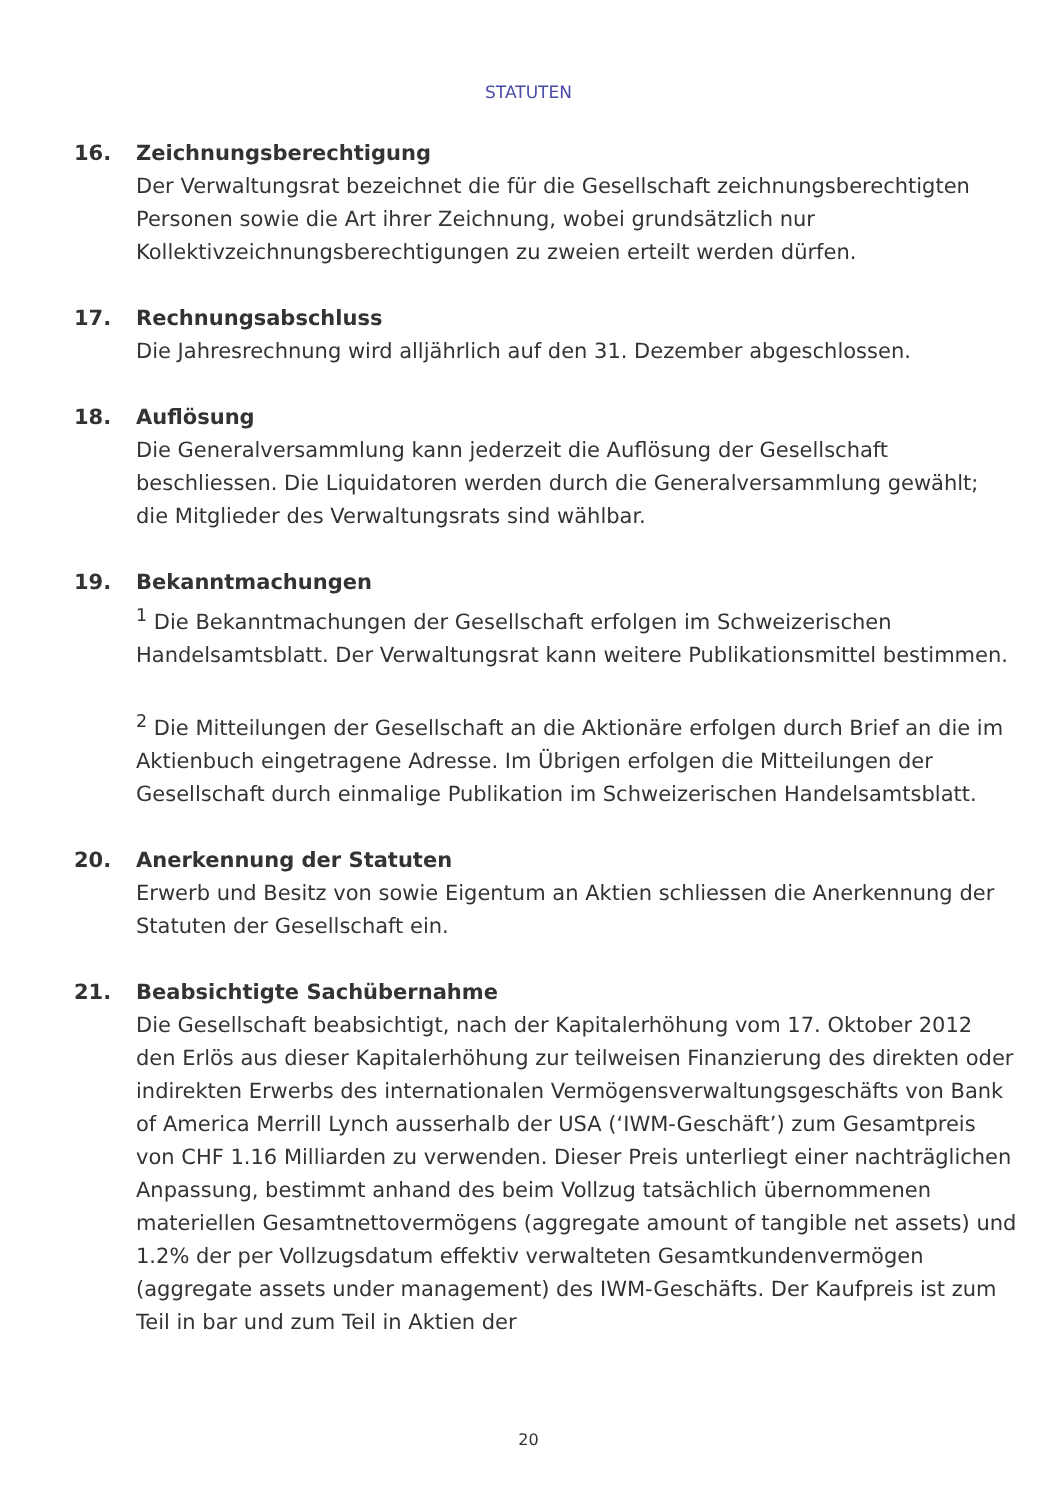STATUTEN
16. Zeichnungsberechtigung
Der Verwaltungsrat bezeichnet die für die Gesellschaft zeichnungsberechtigten Personen sowie die Art ihrer Zeichnung, wobei grundsätzlich nur Kollektivzeichnungsberechtigungen zu zweien erteilt werden dürfen.
17. Rechnungsabschluss
Die Jahresrechnung wird alljährlich auf den 31. Dezember abgeschlossen.
18. Auflösung
Die Generalversammlung kann jederzeit die Auflösung der Gesellschaft beschliessen. Die Liquidatoren werden durch die Generalversammlung gewählt; die Mitglieder des Verwaltungsrats sind wählbar.
19. Bekanntmachungen
<sup>1</sup> Die Bekanntmachungen der Gesellschaft erfolgen im Schweizerischen Handelsamtsblatt. Der Verwaltungsrat kann weitere Publikationsmittel bestimmen.
<sup>2</sup> Die Mitteilungen der Gesellschaft an die Aktionäre erfolgen durch Brief an die im Aktienbuch eingetragene Adresse. Im Übrigen erfolgen die Mitteilungen der Gesellschaft durch einmalige Publikation im Schweizerischen Handelsamtsblatt.
20. Anerkennung der Statuten
Erwerb und Besitz von sowie Eigentum an Aktien schliessen die Anerkennung der Statuten der Gesellschaft ein.
21. Beabsichtigte Sachübernahme
Die Gesellschaft beabsichtigt, nach der Kapitalerhöhung vom 17. Oktober 2012 den Erlös aus dieser Kapitalerhöhung zur teilweisen Finanzierung des direkten oder indirekten Erwerbs des internationalen Vermögensverwaltungsgeschäfts von Bank of America Merrill Lynch ausserhalb der USA (‘IWM-Geschäft’) zum Gesamtpreis von CHF 1.16 Milliarden zu verwenden. Dieser Preis unterliegt einer nachträglichen Anpassung, bestimmt anhand des beim Vollzug tatsächlich übernommenen materiellen Gesamtnettovermögens (aggregate amount of tangible net assets) und 1.2% der per Vollzugsdatum effektiv verwalteten Gesamtkundenvermögen (aggregate assets under management) des IWM-Geschäfts. Der Kaufpreis ist zum Teil in bar und zum Teil in Aktien der
20